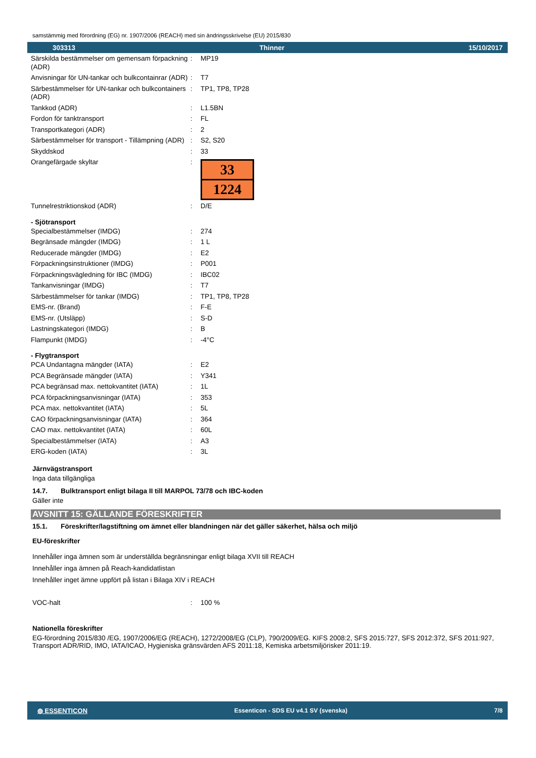samstämmig med förordning (EG) nr. 1907/2006 (REACH) med sin ändringsskrivelse (EU) 2015/830
303313 Thinner 15/10/2017
| Särskilda bestämmelser om gemensam förpackning (ADR) | : | MP19 |
| Anvisningar för UN-tankar och bulkcontainrar (ADR) | : | T7 |
| Särbestämmelser för UN-tankar och bulkcontainers (ADR) | : | TP1, TP8, TP28 |
| Tankkod (ADR) | : | L1.5BN |
| Fordon för tanktransport | : | FL |
| Transportkategori (ADR) | : | 2 |
| Särbestämmelser för transport - Tillämpning (ADR) | : | S2, S20 |
| Skyddskod | : | 33 |
| Orangefärgade skyltar | : | 33 1224 |
| Tunnelrestriktionskod (ADR) | : | D/E |
- Sjötransport
| Specialbestämmelser (IMDG) | : | 274 |
| Begränsade mängder (IMDG) | : | 1 L |
| Reducerade mängder (IMDG) | : | E2 |
| Förpackningsinstruktioner (IMDG) | : | P001 |
| Förpackningsvägledning för IBC (IMDG) | : | IBC02 |
| Tankanvisningar (IMDG) | : | T7 |
| Särbestämmelser för tankar (IMDG) | : | TP1, TP8, TP28 |
| EMS-nr. (Brand) | : | F-E |
| EMS-nr. (Utsläpp) | : | S-D |
| Lastningskategori (IMDG) | : | B |
| Flampunkt (IMDG) | : | -4°C |
- Flygtransport
| PCA Undantagna mängder (IATA) | : | E2 |
| PCA Begränsade mängder (IATA) | : | Y341 |
| PCA begränsad max. nettokvantitet (IATA) | : | 1L |
| PCA förpackningsanvisningar (IATA) | : | 353 |
| PCA max. nettokvantitet (IATA) | : | 5L |
| CAO förpackningsanvisningar (IATA) | : | 364 |
| CAO max. nettokvantitet (IATA) | : | 60L |
| Specialbestämmelser (IATA) | : | A3 |
| ERG-koden (IATA) | : | 3L |
Järnvägstransport
Inga data tillgängliga
14.7. Bulktransport enligt bilaga II till MARPOL 73/78 och IBC-koden
Gäller inte
AVSNITT 15: GÄLLANDE FÖRESKRIFTER
15.1. Föreskrifter/lagstiftning om ämnet eller blandningen när det gäller säkerhet, hälsa och miljö
EU-föreskrifter
Innehåller inga ämnen som är underställda begränsningar enligt bilaga XVII till REACH
Innehåller inga ämnen på Reach-kandidatlistan
Innehåller inget ämne uppfört på listan i Bilaga XIV i REACH
| VOC-halt | : | 100 % |
Nationella föreskrifter
EG-förordning 2015/830 /EG, 1907/2006/EG (REACH), 1272/2008/EG (CLP), 790/2009/EG. KIFS 2008:2, SFS 2015:727, SFS 2012:372, SFS 2011:927, Transport ADR/RID, IMO, IATA/ICAO, Hygieniska gränsvärden AFS 2011:18, Kemiska arbetsmiljörisker 2011:19.
◍ ESSENTICON Essenticon - SDS EU v4.1 SV (svenska) 7/8